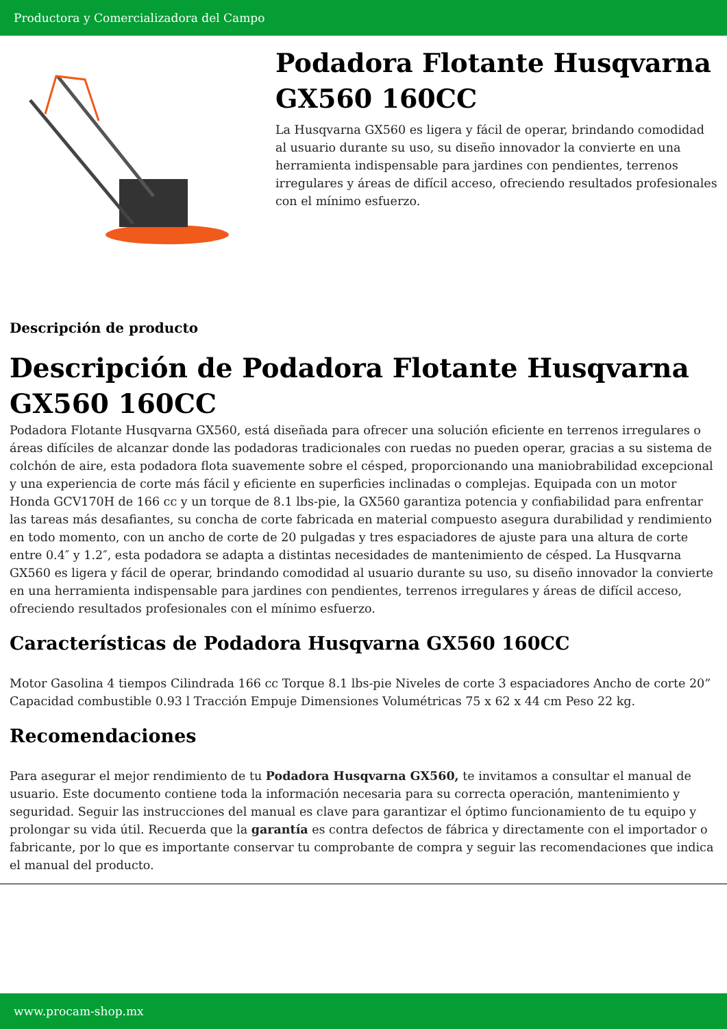Productora y Comercializadora del Campo
Podadora Flotante Husqvarna GX560 160CC
La Husqvarna GX560 es ligera y fácil de operar, brindando comodidad al usuario durante su uso, su diseño innovador la convierte en una herramienta indispensable para jardines con pendientes, terrenos irregulares y áreas de difícil acceso, ofreciendo resultados profesionales con el mínimo esfuerzo.
Descripción de producto
Descripción de Podadora Flotante Husqvarna GX560 160CC
Podadora Flotante Husqvarna GX560, está diseñada para ofrecer una solución eficiente en terrenos irregulares o áreas difíciles de alcanzar donde las podadoras tradicionales con ruedas no pueden operar, gracias a su sistema de colchón de aire, esta podadora flota suavemente sobre el césped, proporcionando una maniobrabilidad excepcional y una experiencia de corte más fácil y eficiente en superficies inclinadas o complejas. Equipada con un motor Honda GCV170H de 166 cc y un torque de 8.1 lbs-pie, la GX560 garantiza potencia y confiabilidad para enfrentar las tareas más desafiantes, su concha de corte fabricada en material compuesto asegura durabilidad y rendimiento en todo momento, con un ancho de corte de 20 pulgadas y tres espaciadores de ajuste para una altura de corte entre 0.4″ y 1.2″, esta podadora se adapta a distintas necesidades de mantenimiento de césped. La Husqvarna GX560 es ligera y fácil de operar, brindando comodidad al usuario durante su uso, su diseño innovador la convierte en una herramienta indispensable para jardines con pendientes, terrenos irregulares y áreas de difícil acceso, ofreciendo resultados profesionales con el mínimo esfuerzo.
Características de Podadora Husqvarna GX560 160CC
Motor Gasolina 4 tiempos Cilindrada 166 cc Torque 8.1 lbs-pie Niveles de corte 3 espaciadores Ancho de corte 20” Capacidad combustible 0.93 l Tracción Empuje Dimensiones Volumétricas 75 x 62 x 44 cm Peso 22 kg.
Recomendaciones
Para asegurar el mejor rendimiento de tu Podadora Husqvarna GX560, te invitamos a consultar el manual de usuario. Este documento contiene toda la información necesaria para su correcta operación, mantenimiento y seguridad. Seguir las instrucciones del manual es clave para garantizar el óptimo funcionamiento de tu equipo y prolongar su vida útil. Recuerda que la garantía es contra defectos de fábrica y directamente con el importador o fabricante, por lo que es importante conservar tu comprobante de compra y seguir las recomendaciones que indica el manual del producto.
www.procam-shop.mx